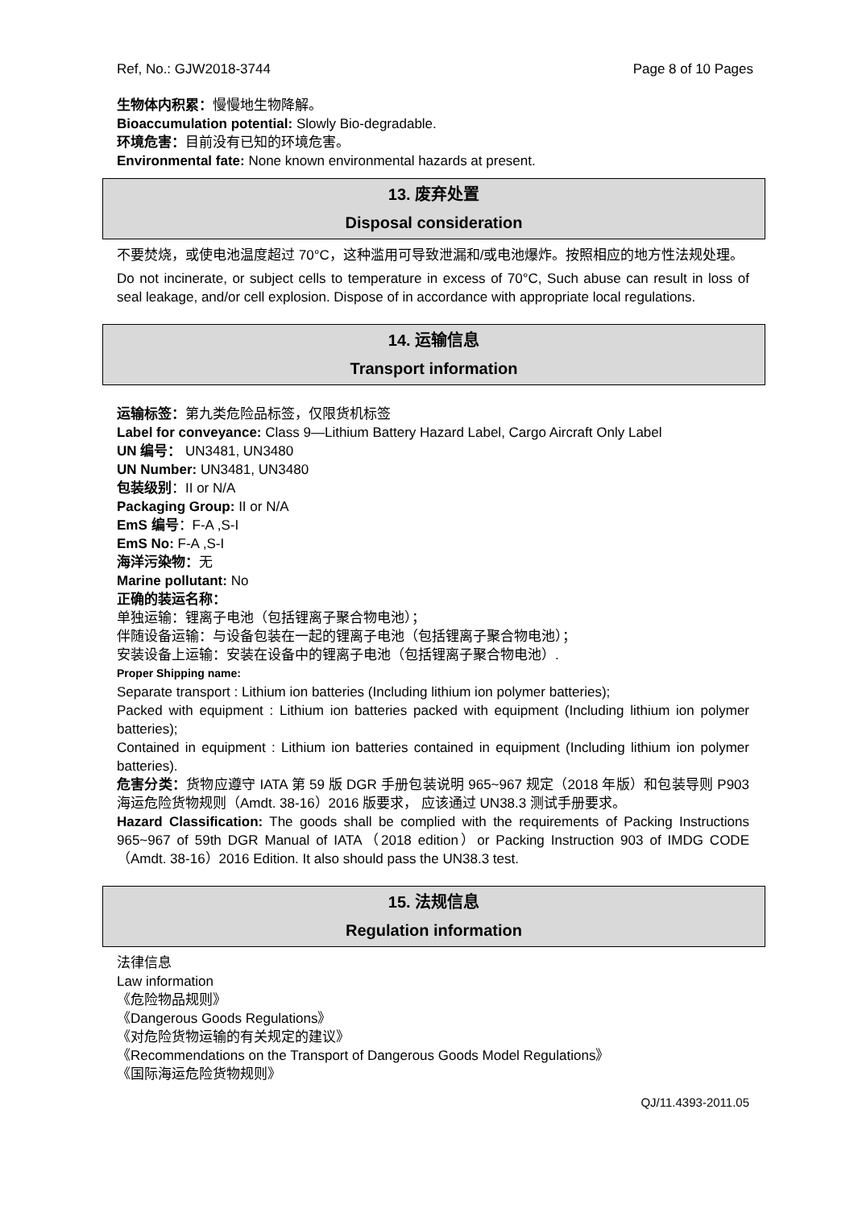Ref, No.: GJW2018-3744 Page 8 of 10 Pages
生物体内积累：慢慢地生物降解。
Bioaccumulation potential: Slowly Bio-degradable.
环境危害：目前没有已知的环境危害。
Environmental fate: None known environmental hazards at present.
13. 废弃处置
Disposal consideration
不要焚烧，或使电池温度超过 70°C，这种滥用可导致泄漏和/或电池爆炸。按照相应的地方性法规处理。
Do not incinerate, or subject cells to temperature in excess of 70°C, Such abuse can result in loss of seal leakage, and/or cell explosion. Dispose of in accordance with appropriate local regulations.
14. 运输信息
Transport information
运输标签：第九类危险品标签，仅限货机标签
Label for conveyance: Class 9—Lithium Battery Hazard Label, Cargo Aircraft Only Label
UN 编号： UN3481, UN3480
UN Number: UN3481, UN3480
包装级别：II or N/A
Packaging Group: II or N/A
EmS 编号：F-A ,S-I
EmS No: F-A ,S-I
海洋污染物：无
Marine pollutant: No
正确的装运名称：
单独运输：锂离子电池（包括锂离子聚合物电池）；
伴随设备运输：与设备包装在一起的锂离子电池（包括锂离子聚合物电池）；
安装设备上运输：安装在设备中的锂离子电池（包括锂离子聚合物电池）.
Proper Shipping name:
Separate transport : Lithium ion batteries (Including lithium ion polymer batteries);
Packed with equipment : Lithium ion batteries packed with equipment (Including lithium ion polymer batteries);
Contained in equipment : Lithium ion batteries contained in equipment (Including lithium ion polymer batteries).
危害分类：货物应遵守 IATA 第 59 版 DGR 手册包装说明 965~967 规定（2018 年版）和包装导则 P903 海运危险货物规则（Amdt. 38-16）2016 版要求， 应该通过 UN38.3 测试手册要求。
Hazard Classification: The goods shall be complied with the requirements of Packing Instructions 965~967 of 59th DGR Manual of IATA（2018 edition）or Packing Instruction 903 of IMDG CODE（Amdt. 38-16）2016 Edition. It also should pass the UN38.3 test.
15. 法规信息
Regulation information
法律信息
Law information
《危险物品规则》
《Dangerous Goods Regulations》
《对危险货物运输的有关规定的建议》
《Recommendations on the Transport of Dangerous Goods Model Regulations》
《国际海运危险货物规则》
QJ/11.4393-2011.05